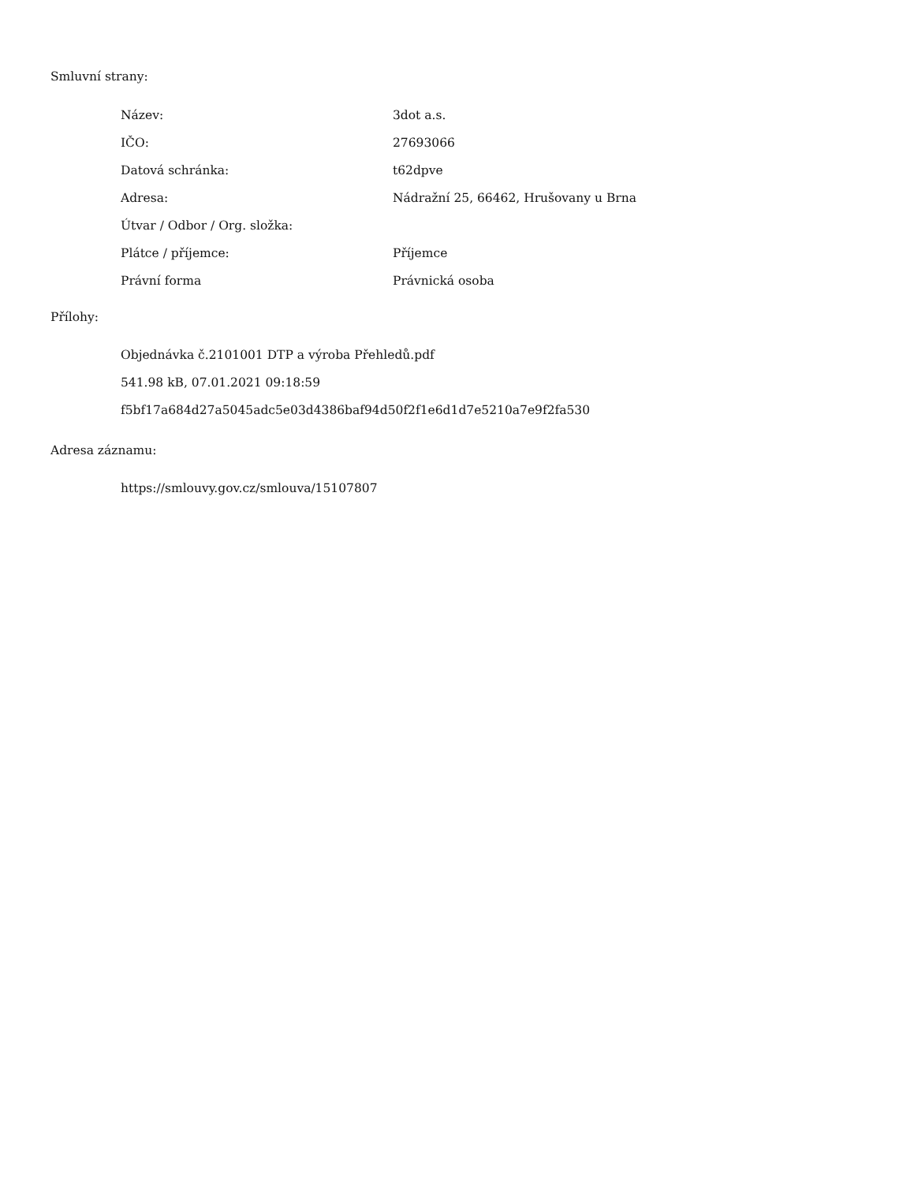Smluvní strany:
| Název: | 3dot a.s. |
| IČO: | 27693066 |
| Datová schránka: | t62dpve |
| Adresa: | Nádražní 25, 66462, Hrušovany u Brna |
| Útvar / Odbor / Org. složka: | |
| Plátce / příjemce: | Příjemce |
| Právní forma | Právnická osoba |
Přílohy:
Objednávka č.2101001 DTP a výroba Přehledů.pdf
541.98 kB, 07.01.2021 09:18:59
f5bf17a684d27a5045adc5e03d4386baf94d50f2f1e6d1d7e5210a7e9f2fa530
Adresa záznamu:
https://smlouvy.gov.cz/smlouva/15107807